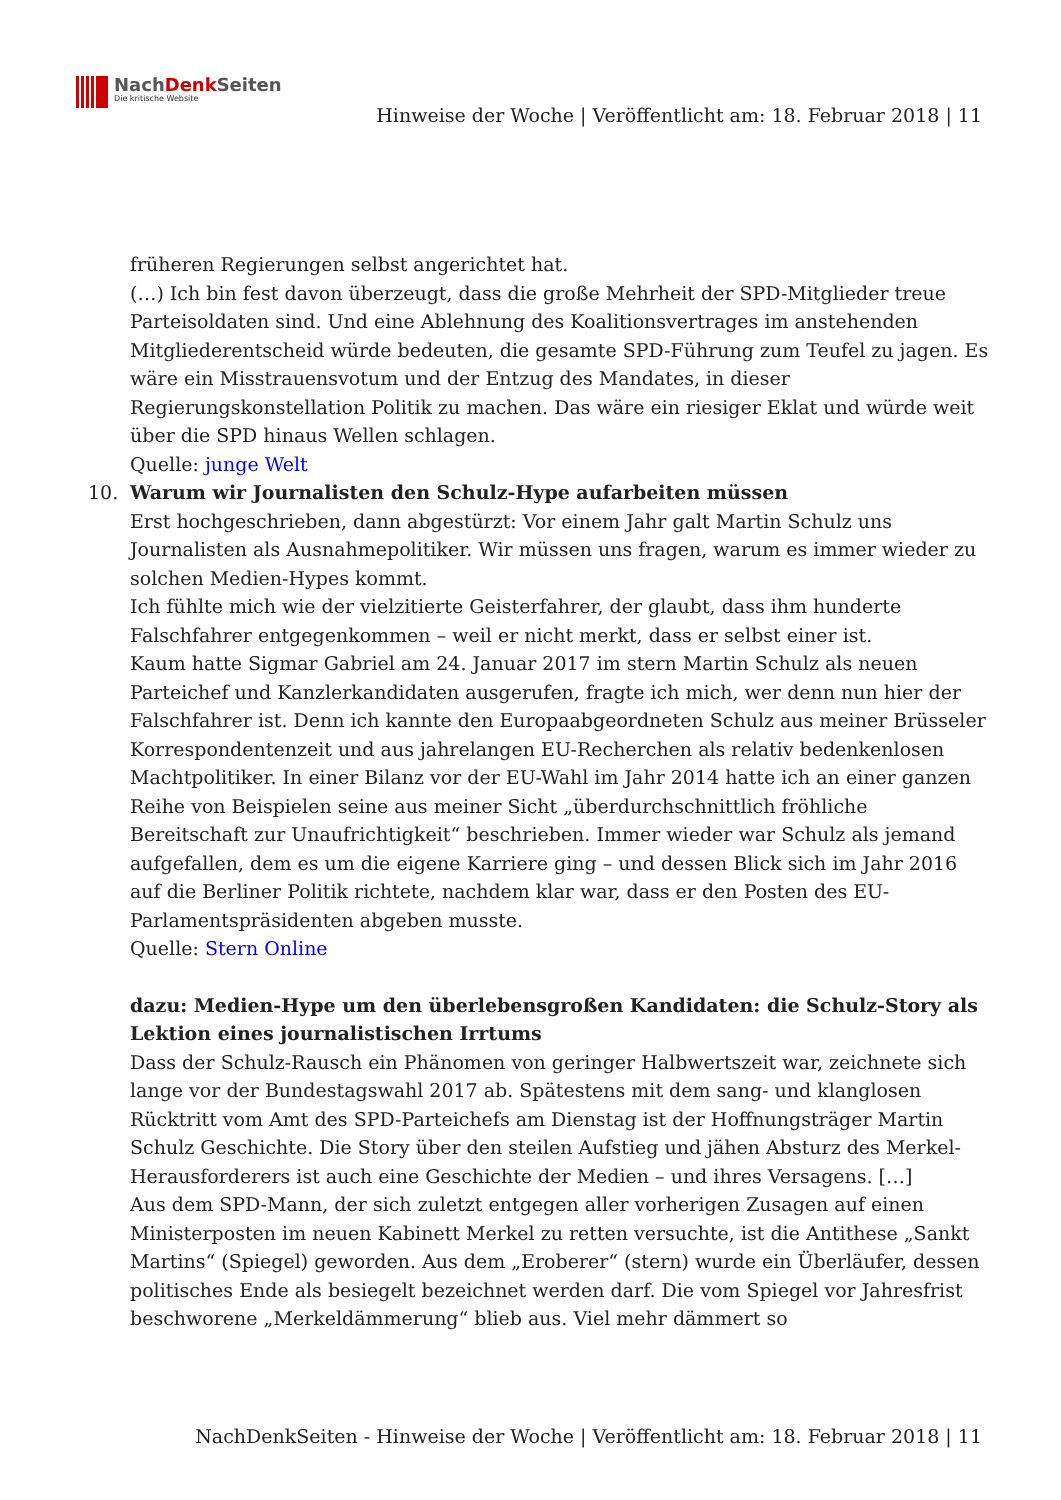NachDenk Seiten
Die kritische Website
Hinweise der Woche | Veröffentlicht am: 18. Februar 2018 | 11
früheren Regierungen selbst angerichtet hat.
(…) Ich bin fest davon überzeugt, dass die große Mehrheit der SPD-Mitglieder treue Parteisoldaten sind. Und eine Ablehnung des Koalitionsvertrages im anstehenden Mitgliederentscheid würde bedeuten, die gesamte SPD-Führung zum Teufel zu jagen. Es wäre ein Misstrauensvotum und der Entzug des Mandates, in dieser Regierungskonstellation Politik zu machen. Das wäre ein riesiger Eklat und würde weit über die SPD hinaus Wellen schlagen.
Quelle: junge Welt
10. Warum wir Journalisten den Schulz-Hype aufarbeiten müssen
Erst hochgeschrieben, dann abgestürzt: Vor einem Jahr galt Martin Schulz uns Journalisten als Ausnahmepolitiker. Wir müssen uns fragen, warum es immer wieder zu solchen Medien-Hypes kommt.
Ich fühlte mich wie der vielzitierte Geisterfahrer, der glaubt, dass ihm hunderte Falschfahrer entgegenkommen – weil er nicht merkt, dass er selbst einer ist.
Kaum hatte Sigmar Gabriel am 24. Januar 2017 im stern Martin Schulz als neuen Parteichef und Kanzlerkandidaten ausgerufen, fragte ich mich, wer denn nun hier der Falschfahrer ist. Denn ich kannte den Europaabgeordneten Schulz aus meiner Brüsseler Korrespondentenzeit und aus jahrelangen EU-Recherchen als relativ bedenkenlosen Machtpolitiker. In einer Bilanz vor der EU-Wahl im Jahr 2014 hatte ich an einer ganzen Reihe von Beispielen seine aus meiner Sicht „überdurchschnittlich fröhliche Bereitschaft zur Unaufrichtigkeit“ beschrieben. Immer wieder war Schulz als jemand aufgefallen, dem es um die eigene Karriere ging – und dessen Blick sich im Jahr 2016 auf die Berliner Politik richtete, nachdem klar war, dass er den Posten des EU-Parlamentspräsidenten abgeben musste.
Quelle: Stern Online
dazu: Medien-Hype um den überlebensgroßen Kandidaten: die Schulz-Story als Lektion eines journalistischen Irrtums
Dass der Schulz-Rausch ein Phänomen von geringer Halbwertszeit war, zeichnete sich lange vor der Bundestagswahl 2017 ab. Spätestens mit dem sang- und klanglosen Rücktritt vom Amt des SPD-Parteichefs am Dienstag ist der Hoffnungsträger Martin Schulz Geschichte. Die Story über den steilen Aufstieg und jähen Absturz des Merkel-Herausforderers ist auch eine Geschichte der Medien – und ihres Versagens. […]
Aus dem SPD-Mann, der sich zuletzt entgegen aller vorherigen Zusagen auf einen Ministerposten im neuen Kabinett Merkel zu retten versuchte, ist die Antithese „Sankt Martins“ (Spiegel) geworden. Aus dem „Eroberer“ (stern) wurde ein Überläufer, dessen politisches Ende als besiegelt bezeichnet werden darf. Die vom Spiegel vor Jahresfrist beschworene „Merkeldämmerung“ blieb aus. Viel mehr dämmert so
NachDenkSeiten - Hinweise der Woche | Veröffentlicht am: 18. Februar 2018 | 11